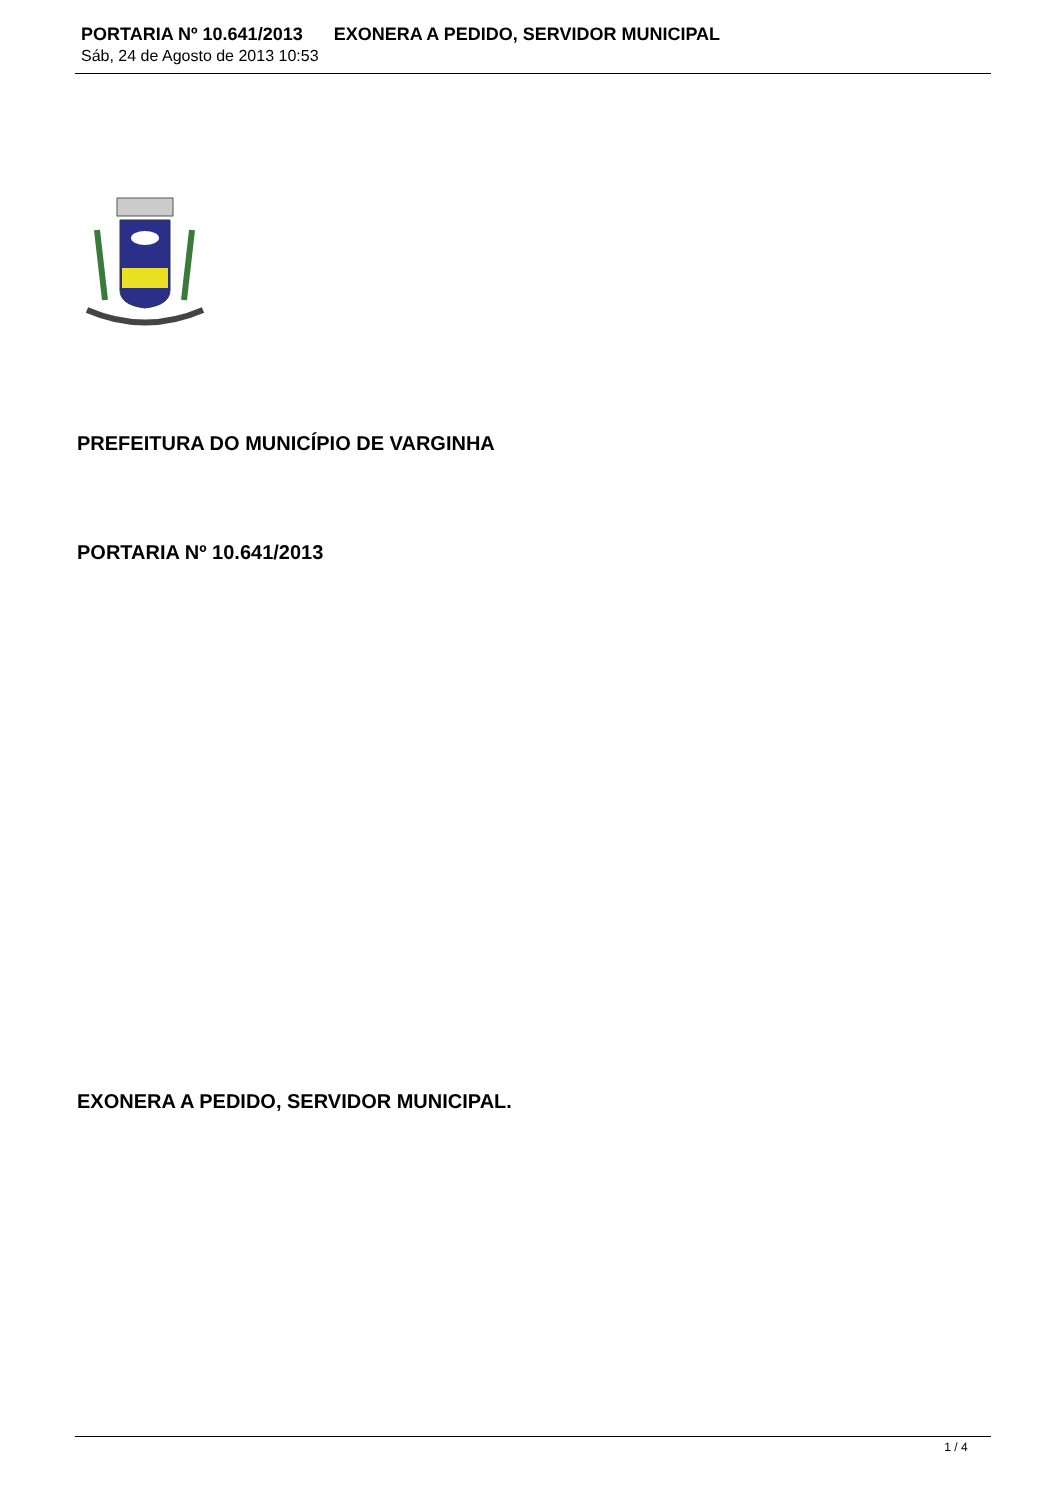PORTARIA Nº 10.641/2013 EXONERA A PEDIDO, SERVIDOR MUNICIPAL
Sáb, 24 de Agosto de 2013 10:53
PREFEITURA DO MUNICÍPIO DE VARGINHA
PORTARIA Nº 10.641/2013
EXONERA A PEDIDO, SERVIDOR MUNICIPAL.
1 / 4